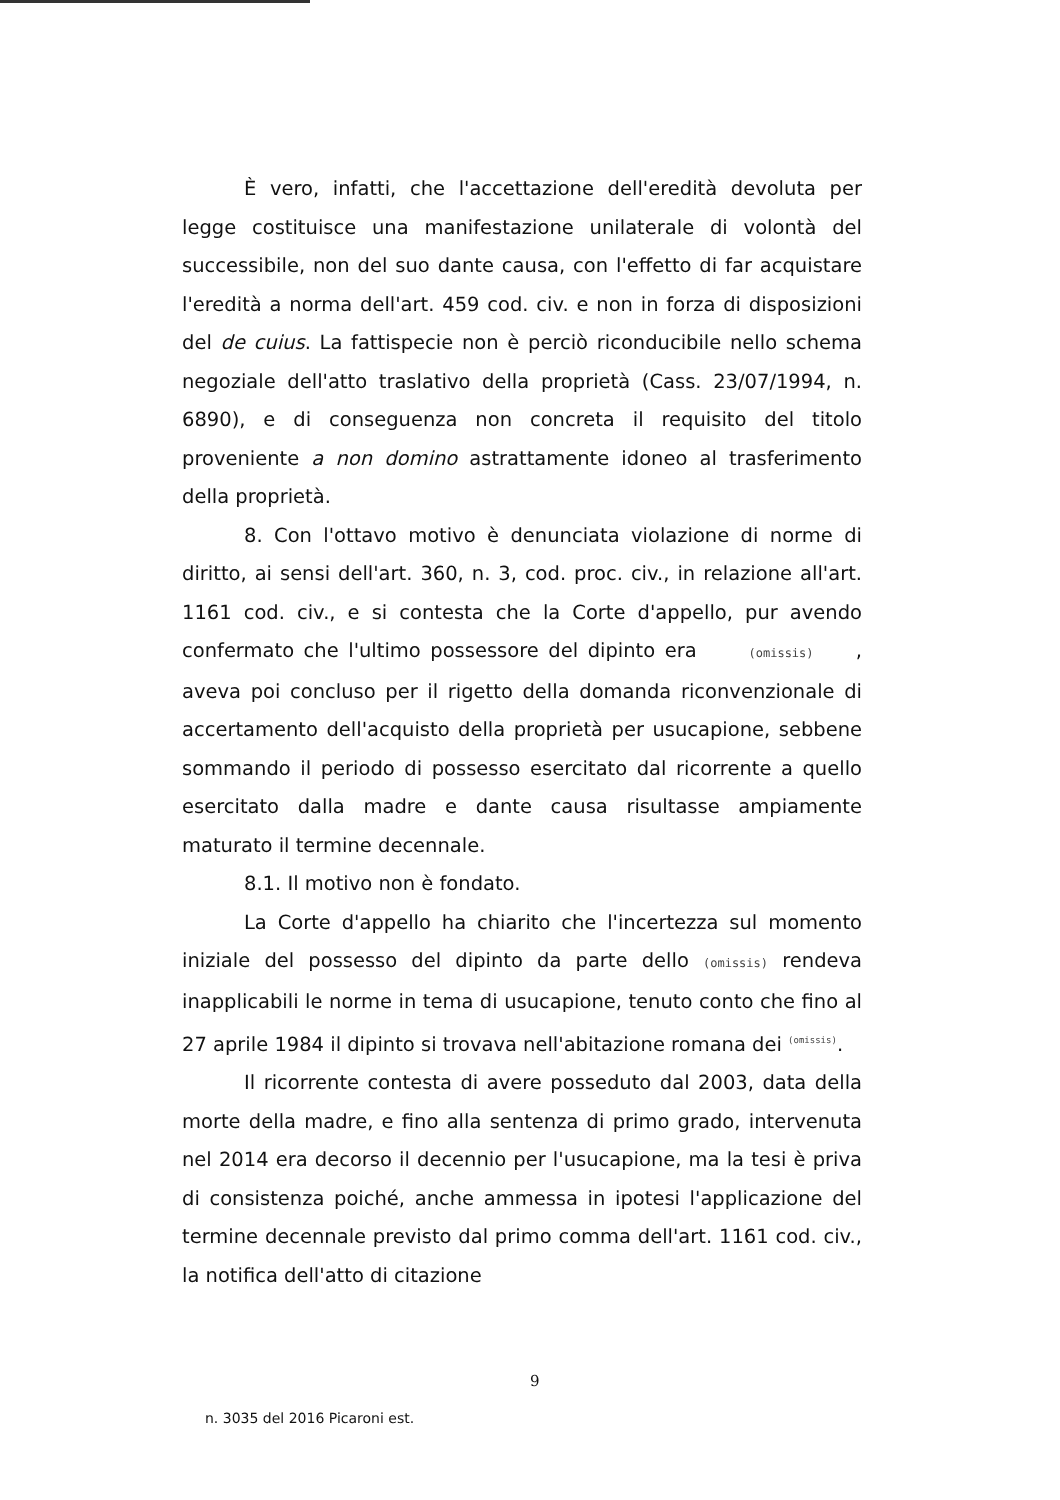È vero, infatti, che l'accettazione dell'eredità devoluta per legge costituisce una manifestazione unilaterale di volontà del successibile, non del suo dante causa, con l'effetto di far acquistare l'eredità a norma dell'art. 459 cod. civ. e non in forza di disposizioni del de cuius. La fattispecie non è perciò riconducibile nello schema negoziale dell'atto traslativo della proprietà (Cass. 23/07/1994, n. 6890), e di conseguenza non concreta il requisito del titolo proveniente a non domino astrattamente idoneo al trasferimento della proprietà.
8. Con l'ottavo motivo è denunciata violazione di norme di diritto, ai sensi dell'art. 360, n. 3, cod. proc. civ., in relazione all'art. 1161 cod. civ., e si contesta che la Corte d'appello, pur avendo confermato che l'ultimo possessore del dipinto era (omissis) , aveva poi concluso per il rigetto della domanda riconvenzionale di accertamento dell'acquisto della proprietà per usucapione, sebbene sommando il periodo di possesso esercitato dal ricorrente a quello esercitato dalla madre e dante causa risultasse ampiamente maturato il termine decennale.
8.1. Il motivo non è fondato.
La Corte d'appello ha chiarito che l'incertezza sul momento iniziale del possesso del dipinto da parte dello (omissis) rendeva inapplicabili le norme in tema di usucapione, tenuto conto che fino al 27 aprile 1984 il dipinto si trovava nell'abitazione romana dei <sup>(omissis)</sup>.
Il ricorrente contesta di avere posseduto dal 2003, data della morte della madre, e fino alla sentenza di primo grado, intervenuta nel 2014 era decorso il decennio per l'usucapione, ma la tesi è priva di consistenza poiché, anche ammessa in ipotesi l'applicazione del termine decennale previsto dal primo comma dell'art. 1161 cod. civ., la notifica dell'atto di citazione
9
n. 3035 del 2016 Picaroni est.